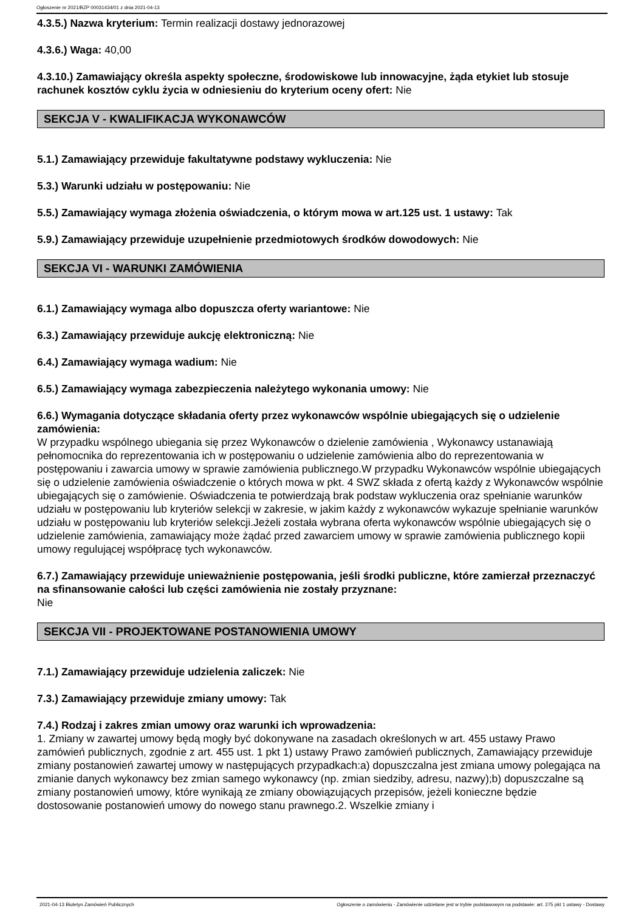Ogłoszenie nr 2021/BZP 00031434/01 z dnia 2021-04-13
4.3.5.) Nazwa kryterium: Termin realizacji dostawy jednorazowej
4.3.6.) Waga: 40,00
4.3.10.) Zamawiający określa aspekty społeczne, środowiskowe lub innowacyjne, żąda etykiet lub stosuje rachunek kosztów cyklu życia w odniesieniu do kryterium oceny ofert: Nie
SEKCJA V - KWALIFIKACJA WYKONAWCÓW
5.1.) Zamawiający przewiduje fakultatywne podstawy wykluczenia: Nie
5.3.) Warunki udziału w postępowaniu: Nie
5.5.) Zamawiający wymaga złożenia oświadczenia, o którym mowa w art.125 ust. 1 ustawy: Tak
5.9.) Zamawiający przewiduje uzupełnienie przedmiotowych środków dowodowych: Nie
SEKCJA VI - WARUNKI ZAMÓWIENIA
6.1.) Zamawiający wymaga albo dopuszcza oferty wariantowe: Nie
6.3.) Zamawiający przewiduje aukcję elektroniczną: Nie
6.4.) Zamawiający wymaga wadium: Nie
6.5.) Zamawiający wymaga zabezpieczenia należytego wykonania umowy: Nie
6.6.) Wymagania dotyczące składania oferty przez wykonawców wspólnie ubiegających się o udzielenie zamówienia:
W przypadku wspólnego ubiegania się przez Wykonawców o dzielenie zamówienia , Wykonawcy ustanawiają pełnomocnika do reprezentowania ich w postępowaniu o udzielenie zamówienia albo do reprezentowania w postępowaniu i zawarcia umowy w sprawie zamówienia publicznego.W przypadku Wykonawców wspólnie ubiegających się o udzielenie zamówienia oświadczenie o których mowa w pkt. 4 SWZ składa z ofertą każdy z Wykonawców wspólnie ubiegających się o zamówienie. Oświadczenia te potwierdzają brak podstaw wykluczenia oraz spełnianie warunków udziału w postępowaniu lub kryteriów selekcji w zakresie, w jakim każdy z wykonawców wykazuje spełnianie warunków udziału w postępowaniu lub kryteriów selekcji.Jeżeli została wybrana oferta wykonawców wspólnie ubiegających się o udzielenie zamówienia, zamawiający może żądać przed zawarciem umowy w sprawie zamówienia publicznego kopii umowy regulującej współpracę tych wykonawców.
6.7.) Zamawiający przewiduje unieważnienie postępowania, jeśli środki publiczne, które zamierzał przeznaczyć na sfinansowanie całości lub części zamówienia nie zostały przyznane:
Nie
SEKCJA VII - PROJEKTOWANE POSTANOWIENIA UMOWY
7.1.) Zamawiający przewiduje udzielenia zaliczek: Nie
7.3.) Zamawiający przewiduje zmiany umowy: Tak
7.4.) Rodzaj i zakres zmian umowy oraz warunki ich wprowadzenia:
1. Zmiany w zawartej umowy będą mogły być dokonywane na zasadach określonych w art. 455 ustawy Prawo zamówień publicznych, zgodnie z art. 455 ust. 1 pkt 1) ustawy Prawo zamówień publicznych, Zamawiający przewiduje zmiany postanowień zawartej umowy w następujących przypadkach:a) dopuszczalna jest zmiana umowy polegająca na zmianie danych wykonawcy bez zmian samego wykonawcy (np. zmian siedziby, adresu, nazwy);b) dopuszczalne są zmiany postanowień umowy, które wynikają ze zmiany obowiązujących przepisów, jeżeli konieczne będzie dostosowanie postanowień umowy do nowego stanu prawnego.2. Wszelkie zmiany i
2021-04-13 Biuletyn Zamówień Publicznych Ogłoszenie o zamówieniu - Zamówienie udzielane jest w trybie podstawowym na podstawie: art. 275 pkt 1 ustawy - Dostawy